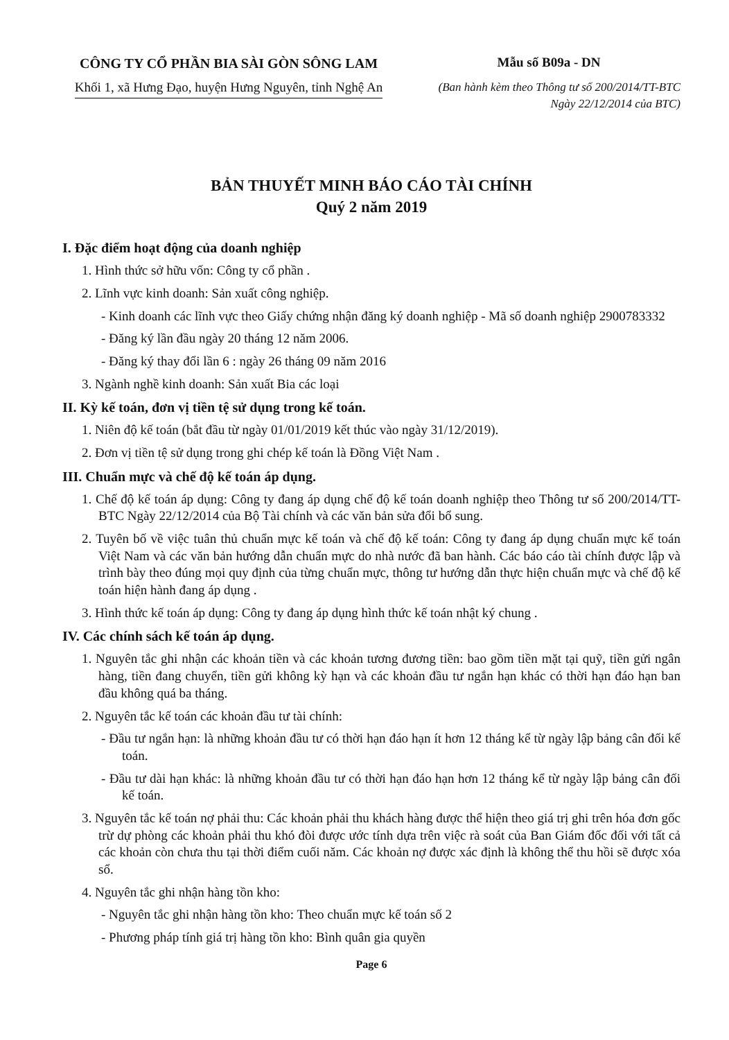CÔNG TY CỔ PHẦN BIA SÀI GÒN SÔNG LAM
Khối 1, xã Hưng Đạo, huyện Hưng Nguyên, tỉnh Nghệ An
Mẫu số B09a - DN
(Ban hành kèm theo Thông tư số 200/2014/TT-BTC
Ngày 22/12/2014 của BTC)
BẢN THUYẾT MINH BÁO CÁO TÀI CHÍNH
Quý 2 năm 2019
I. Đặc điểm hoạt động của doanh nghiệp
1. Hình thức sở hữu vốn: Công ty cổ phần .
2. Lĩnh vực kinh doanh: Sản xuất công nghiệp.
- Kinh doanh các lĩnh vực theo Giấy chứng nhận đăng ký doanh nghiệp - Mã số doanh nghiệp 2900783332
- Đăng ký lần đầu ngày 20 tháng 12 năm 2006.
- Đăng ký thay đổi lần 6 : ngày 26 tháng 09 năm 2016
3. Ngành nghề kinh doanh: Sản xuất Bia các loại
II. Kỳ kế toán, đơn vị tiền tệ sử dụng trong kế toán.
1. Niên độ kế toán (bắt đầu từ ngày 01/01/2019 kết thúc vào ngày 31/12/2019).
2. Đơn vị tiền tệ sử dụng trong ghi chép kế toán là Đồng Việt Nam .
III. Chuẩn mực và chế độ kế toán áp dụng.
1. Chế độ kế toán áp dụng: Công ty đang áp dụng chế độ kế toán doanh nghiệp theo Thông tư số 200/2014/TT-BTC Ngày 22/12/2014 của Bộ Tài chính và các văn bản sửa đổi bổ sung.
2. Tuyên bố về việc tuân thủ chuẩn mực kế toán và chế độ kế toán: Công ty đang áp dụng chuẩn mực kế toán Việt Nam và các văn bản hướng dẫn chuẩn mực do nhà nước đã ban hành. Các báo cáo tài chính được lập và trình bày theo đúng mọi quy định của từng chuẩn mực, thông tư hướng dẫn thực hiện chuẩn mực và chế độ kế toán hiện hành đang áp dụng .
3. Hình thức kế toán áp dụng: Công ty đang áp dụng hình thức kế toán nhật ký chung .
IV. Các chính sách kế toán áp dụng.
1. Nguyên tắc ghi nhận các khoản tiền và các khoản tương đương tiền: bao gồm tiền mặt tại quỹ, tiền gửi ngân hàng, tiền đang chuyển, tiền gửi không kỳ hạn và các khoản đầu tư ngắn hạn khác có thời hạn đáo hạn ban đầu không quá ba tháng.
2. Nguyên tắc kế toán các khoản đầu tư tài chính:
- Đầu tư ngắn hạn: là những khoản đầu tư có thời hạn đáo hạn ít hơn 12 tháng kể từ ngày lập bảng cân đối kế toán.
- Đầu tư dài hạn khác: là những khoản đầu tư có thời hạn đáo hạn hơn 12 tháng kể từ ngày lập bảng cân đối kế toán.
3. Nguyên tắc kế toán nợ phải thu: Các khoản phải thu khách hàng được thể hiện theo giá trị ghi trên hóa đơn gốc trừ dự phòng các khoản phải thu khó đòi được ước tính dựa trên việc rà soát của Ban Giám đốc đối với tất cả các khoản còn chưa thu tại thời điểm cuối năm. Các khoản nợ được xác định là không thể thu hồi sẽ được xóa sổ.
4. Nguyên tắc ghi nhận hàng tồn kho:
- Nguyên tắc ghi nhận hàng tồn kho: Theo chuẩn mực kế toán số 2
- Phương pháp tính giá trị hàng tồn kho: Bình quân gia quyền
Page 6